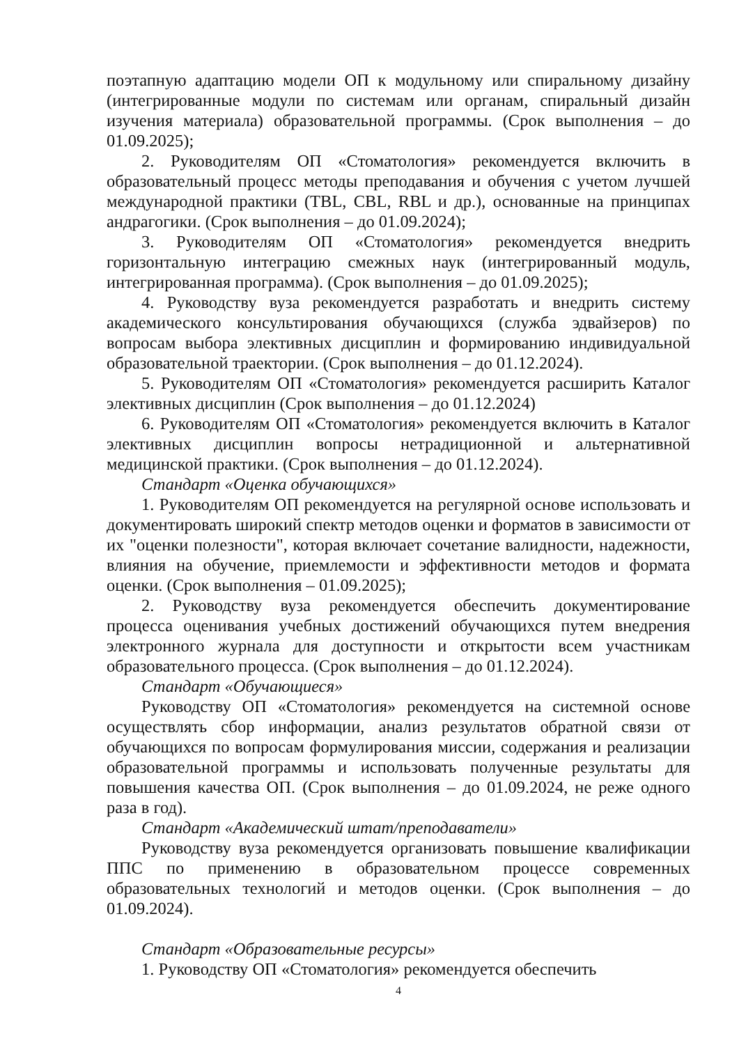поэтапную адаптацию модели ОП к модульному или спиральному дизайну (интегрированные модули по системам или органам, спиральный дизайн изучения материала) образовательной программы. (Срок выполнения – до 01.09.2025);
2. Руководителям ОП «Стоматология» рекомендуется включить в образовательный процесс методы преподавания и обучения с учетом лучшей международной практики (TBL, CBL, RBL и др.), основанные на принципах андрагогики. (Срок выполнения – до 01.09.2024);
3. Руководителям ОП «Стоматология» рекомендуется внедрить горизонтальную интеграцию смежных наук (интегрированный модуль, интегрированная программа). (Срок выполнения – до 01.09.2025);
4. Руководству вуза рекомендуется разработать и внедрить систему академического консультирования обучающихся (служба эдвайзеров) по вопросам выбора элективных дисциплин и формированию индивидуальной образовательной траектории. (Срок выполнения – до 01.12.2024).
5. Руководителям ОП «Стоматология» рекомендуется расширить Каталог элективных дисциплин (Срок выполнения – до 01.12.2024)
6. Руководителям ОП «Стоматология» рекомендуется включить в Каталог элективных дисциплин вопросы нетрадиционной и альтернативной медицинской практики. (Срок выполнения – до 01.12.2024).
Стандарт «Оценка обучающихся»
1. Руководителям ОП рекомендуется на регулярной основе использовать и документировать широкий спектр методов оценки и форматов в зависимости от их "оценки полезности", которая включает сочетание валидности, надежности, влияния на обучение, приемлемости и эффективности методов и формата оценки. (Срок выполнения – 01.09.2025);
2. Руководству вуза рекомендуется обеспечить документирование процесса оценивания учебных достижений обучающихся путем внедрения электронного журнала для доступности и открытости всем участникам образовательного процесса. (Срок выполнения – до 01.12.2024).
Стандарт «Обучающиеся»
Руководству ОП «Стоматология» рекомендуется на системной основе осуществлять сбор информации, анализ результатов обратной связи от обучающихся по вопросам формулирования миссии, содержания и реализации образовательной программы и использовать полученные результаты для повышения качества ОП. (Срок выполнения – до 01.09.2024, не реже одного раза в год).
Стандарт «Академический штат/преподаватели»
Руководству вуза рекомендуется организовать повышение квалификации ППС по применению в образовательном процессе современных образовательных технологий и методов оценки. (Срок выполнения – до 01.09.2024).
Стандарт «Образовательные ресурсы»
1. Руководству ОП «Стоматология» рекомендуется обеспечить
4